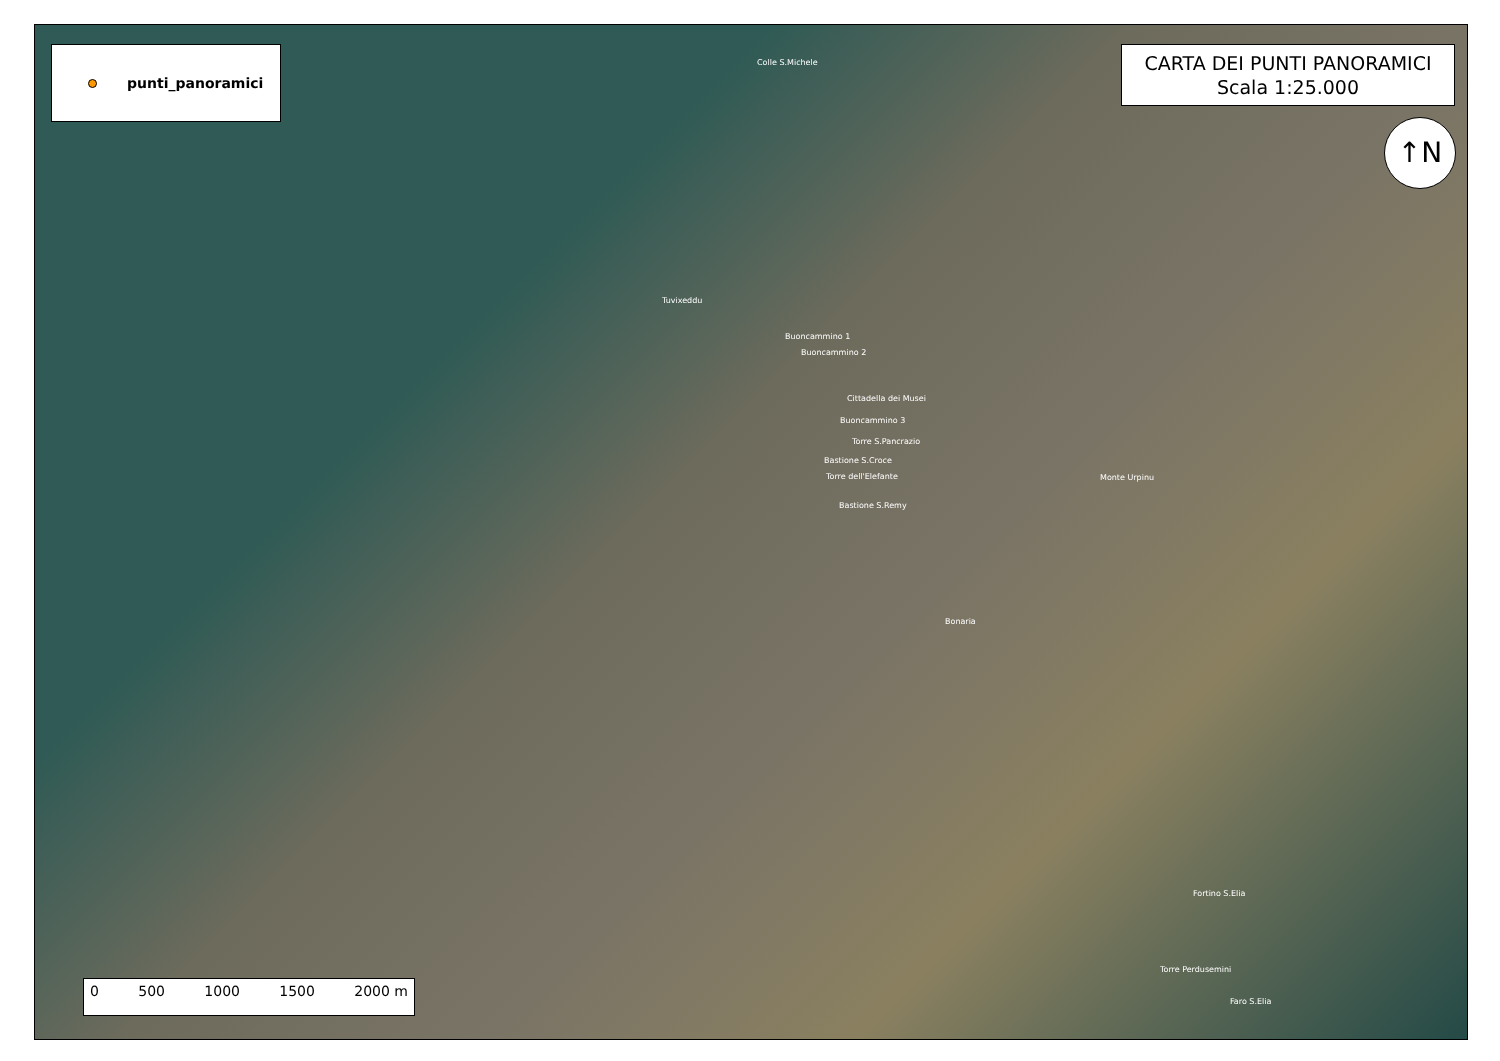punti_panoramici
CARTA DEI PUNTI PANORAMICI
Scala 1:25.000
↑N
Colle S.Michele
Tuvixeddu
Buoncammino 1
Buoncammino 2
Cittadella dei Musei
Buoncammino 3
Torre S.Pancrazio
Bastione S.Croce
Torre dell'Elefante Monte Urpinu
Bastione S.Remy
Bonaria
Fortino S.Elia
Torre Perdusemini
Faro S.Elia
0 500 1000 1500 2000 m